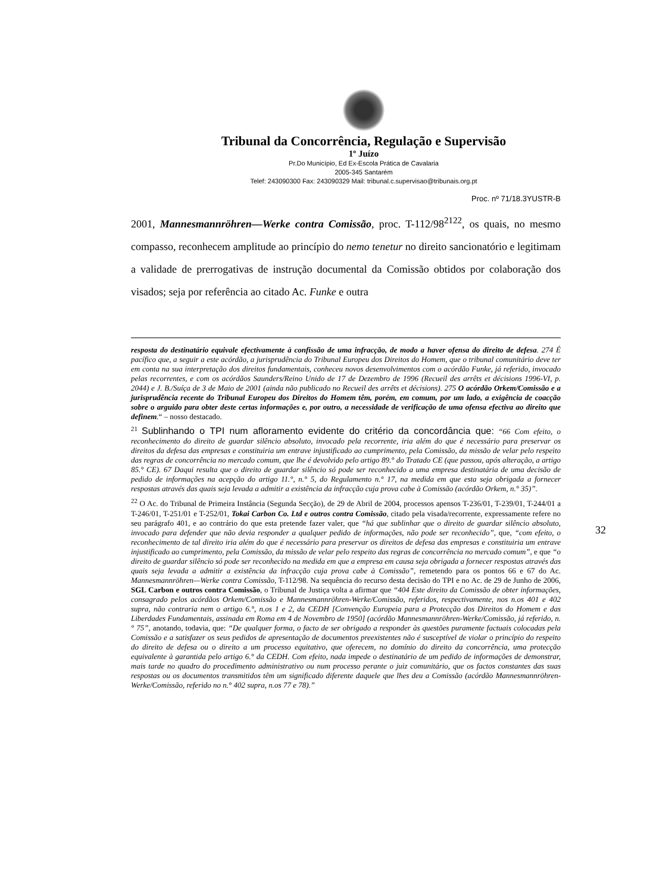Tribunal da Concorrência, Regulação e Supervisão
1º Juízo
Pr.Do Município, Ed Ex-Escola Prática de Cavalaria
2005-345 Santarém
Telef: 243090300 Fax: 243090329 Mail: tribunal.c.supervisao@tribunais.org.pt
Proc. nº 71/18.3YUSTR-B
2001, Mannesmannröhren—Werke contra Comissão, proc. T-112/98<sup>21</sup><sup>22</sup>, os quais, no mesmo compasso, reconhecem amplitude ao princípio do nemo tenetur no direito sancionatório e legitimam a validade de prerrogativas de instrução documental da Comissão obtidos por colaboração dos visados; seja por referência ao citado Ac. Funke e outra
resposta do destinatário equivale efectivamente à confissão de uma infracção, de modo a haver ofensa do direito de defesa. 274 É pacífico que, a seguir a este acórdão, a jurisprudência do Tribunal Europeu dos Direitos do Homem, que o tribunal comunitário deve ter em conta na sua interpretação dos direitos fundamentais, conheceu novos desenvolvimentos com o acórdão Funke, já referido, invocado pelas recorrentes, e com os acórdãos Saunders/Reino Unido de 17 de Dezembro de 1996 (Recueil des arrêts et décisions 1996-VI, p. 2044) e J. B./Suíça de 3 de Maio de 2001 (ainda não publicado no Recueil des arrêts et décisions). 275 O acórdão Orkem/Comissão e a jurisprudência recente do Tribunal Europeu dos Direitos do Homem têm, porém, em comum, por um lado, a exigência de coacção sobre o arguido para obter deste certas informações e, por outro, a necessidade de verificação de uma ofensa efectiva ao direito que definem.“ – nosso destacado.
<sup>21</sup> Sublinhando o TPI num afloramento evidente do critério da concordância que: “66 Com efeito, o reconhecimento do direito de guardar silêncio absoluto, invocado pela recorrente, iria além do que é necessário para preservar os direitos da defesa das empresas e constituiria um entrave injustificado ao cumprimento, pela Comissão, da missão de velar pelo respeito das regras de concorrência no mercado comum, que lhe é devolvido pelo artigo 89.° do Tratado CE (que passou, após alteração, a artigo 85.° CE). 67 Daqui resulta que o direito de guardar silêncio só pode ser reconhecido a uma empresa destinatária de uma decisão de pedido de informações na acepção do artigo 11.°, n.° 5, do Regulamento n.° 17, na medida em que esta seja obrigada a fornecer respostas através das quais seja levada a admitir a existência da infracção cuja prova cabe à Comissão (acórdão Orkem, n.° 35)”.
<sup>22</sup> O Ac. do Tribunal de Primeira Instância (Segunda Secção), de 29 de Abril de 2004, processos apensos T-236/01, T-239/01, T-244/01 a T-246/01, T-251/01 e T-252/01, Tokai Carbon Co. Ltd e outros contra Comissão, citado pela visada/recorrente, expressamente refere no seu parágrafo 401, e ao contrário do que esta pretende fazer valer, que “há que sublinhar que o direito de guardar silêncio absoluto, invocado para defender que não devia responder a qualquer pedido de informações, não pode ser reconhecido”, que, “com efeito, o reconhecimento de tal direito iria além do que é necessário para preservar os direitos de defesa das empresas e constituiria um entrave injustificado ao cumprimento, pela Comissão, da missão de velar pelo respeito das regras de concorrência no mercado comum”, e que “o direito de guardar silêncio só pode ser reconhecido na medida em que a empresa em causa seja obrigada a fornecer respostas através das quais seja levada a admitir a existência da infracção cuja prova cabe à Comissão”, remetendo para os pontos 66 e 67 do Ac. Mannesmannröhren—Werke contra Comissão, T-112/98. Na sequência do recurso desta decisão do TPI e no Ac. de 29 de Junho de 2006, SGL Carbon e outros contra Comissão, o Tribunal de Justiça volta a afirmar que “404 Este direito da Comissão de obter informações, consagrado pelos acórdãos Orkem/Comissão e Mannesmannröhren-Werke/Comissão, referidos, respectivamente, nos n.os 401 e 402 supra, não contraria nem o artigo 6.°, n.os 1 e 2, da CEDH [Convenção Europeia para a Protecção dos Direitos do Homem e das Liberdades Fundamentais, assinada em Roma em 4 de Novembro de 1950] (acórdão Mannesmannröhren-Werke/Comissão, já referido, n.° 75”, anotando, todavia, que: “De qualquer forma, o facto de ser obrigado a responder às questões puramente factuais colocadas pela Comissão e a satisfazer os seus pedidos de apresentação de documentos preexistentes não é susceptível de violar o princípio do respeito do direito de defesa ou o direito a um processo equitativo, que oferecem, no domínio do direito da concorrência, uma protecção equivalente à garantida pelo artigo 6.° da CEDH. Com efeito, nada impede o destinatário de um pedido de informações de demonstrar, mais tarde no quadro do procedimento administrativo ou num processo perante o juiz comunitário, que os factos constantes das suas respostas ou os documentos transmitidos têm um significado diferente daquele que lhes deu a Comissão (acórdão Mannesmannröhren-Werke/Comissão, referido no n.° 402 supra, n.os 77 e 78).”
32